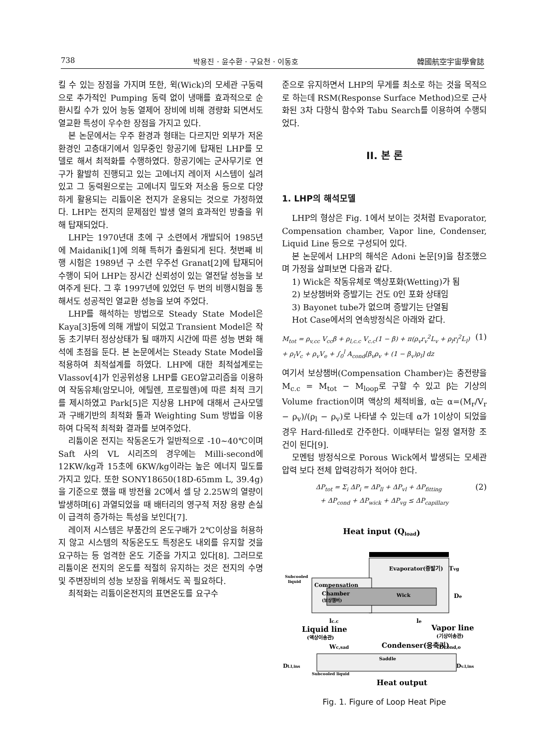738 박용진 · 윤수환 · 구요천 · 이동호 韓國航空宇宙學會誌
킬 수 있는 장점을 가지며 또한, 윅(Wick)의 모세관 구동력으로 추가적인 Pumping 동력 없이 냉매를 효과적으로 순환시킬 수가 있어 능동 열제어 장비에 비해 경량화 되면서도 열교환 특성이 우수한 장점을 가지고 있다.
본 논문에서는 우주 환경과 형태는 다르지만 외부가 저온환경인 고층대기에서 임무중인 항공기에 탑재된 LHP를 모델로 해서 최적화를 수행하였다. 항공기에는 군사무기로 연구가 활발히 진행되고 있는 고에너지 레이저 시스템이 실려있고 그 동력원으로는 고에너지 밀도와 저소음 등으로 다양하게 활용되는 리튬이온 전지가 운용되는 것으로 가정하였다. LHP는 전지의 문제점인 발생 열의 효과적인 방출을 위해 탑재되었다.
LHP는 1970년대 초에 구 소련에서 개발되어 1985년에 Maidanik[1]에 의해 특허가 출원되게 된다. 첫번째 비행 시험은 1989년 구 소련 우주선 Granat[2]에 탑재되어 수행이 되어 LHP는 장시간 신뢰성이 있는 열전달 성능을 보여주게 된다. 그 후 1997년에 있었던 두 번의 비행시험을 통해서도 성공적인 열교환 성능을 보여 주었다.
LHP를 해석하는 방법으로 Steady State Model은 Kaya[3]등에 의해 개발이 되었고 Transient Model은 작동 초기부터 정상상태가 될 때까지 시간에 따른 성능 변화 해석에 초점을 둔다. 본 논문에서는 Steady State Model을 적용하여 최적설계를 하였다. LHP에 대한 최적설계로는 Vlassov[4]가 인공위성용 LHP를 GEO알고리즘을 이용하여 작동유체(암모니아, 에틸렌, 프로필렌)에 따른 최적 크기를 제시하였고 Park[5]은 지상용 LHP에 대해서 근사모델과 구배기반의 최적화 툴과 Weighting Sum 방법을 이용하여 다목적 최적화 결과를 보여주었다.
리튬이온 전지는 작동온도가 일반적으로 -10~40℃이며 Saft 사의 VL 시리즈의 경우에는 Milli-second에 12KW/kg과 15초에 6KW/kg이라는 높은 에너지 밀도를 가지고 있다. 또한 SONY18650(18D-65mm L, 39.4g)을 기준으로 했을 때 방전율 2C에서 셀 당 2.25W의 열량이 발생하며[6] 과열되었을 때 배터리의 영구적 저장 용량 손실이 급격히 증가하는 특성을 보인다[7].
레이저 시스템은 부품간의 온도구배가 2℃이상을 허용하지 않고 시스템의 작동온도도 특정온도 내외를 유지할 것을 요구하는 등 엄격한 온도 기준을 가지고 있다[8]. 그러므로 리튬이온 전지의 온도를 적절히 유지하는 것은 전지의 수명 및 주변장비의 성능 보장을 위해서도 꼭 필요하다.
최적화는 리튬이온전지의 표면온도를 요구수
준으로 유지하면서 LHP의 무게를 최소로 하는 것을 목적으로 하는데 RSM(Response Surface Method)으로 근사화된 3차 다항식 함수와 Tabu Search를 이용하여 수행되었다.
II. 본 론
1. LHP의 해석모델
LHP의 형상은 Fig. 1에서 보이는 것처럼 Evaporator, Compensation chamber, Vapor line, Condenser, Liquid Line 등으로 구성되어 있다.
본 논문에서 LHP의 해석은 Adoni 논문[9]을 참조했으며 가정을 살펴보면 다음과 같다.
1) Wick은 작동유체로 액상포화(Wetting)가 됨
2) 보상챔버와 증발기는 건도 0인 포화 상태임
3) Bayonet tube가 없으며 증발기는 단열됨
Hot Case에서의 연속방정식은 아래와 같다.
M<sub>tot</sub> = ρ<sub>v,cc</sub> V<sub>cc</sub>β + ρ<sub>l,c.c</sub> V<sub>c.c</sub>(1 − β) + π(ρ<sub>v</sub>r<sub>v</sub><sup>2</sup>L<sub>v</sub> + ρ<sub>l</sub>r<sub>l</sub><sup>2</sup>L<sub>l</sub>) (1)
+ ρ<sub>l</sub>V<sub>c</sub> + ρ<sub>v</sub>V<sub>e</sub> + ∫<sub>0</sub><sup>l</sup> A<sub>cond</sub>[β<sub>v</sub>ρ<sub>v</sub> + (1 − β<sub>v</sub>)ρ<sub>l</sub>] dz
여기서 보상챔버(Compensation Chamber)는 충전량을 M<sub>c.c</sub> = M<sub>tot</sub> − M<sub>loop</sub>로 구할 수 있고 β는 기상의 Volume fraction이며 액상의 체적비율, α는 α=(M<sub>r</sub>/V<sub>r</sub> − ρ<sub>v</sub>)/(ρ<sub>l</sub> − ρ<sub>v</sub>)로 나타낼 수 있는데 α가 1이상이 되었을 경우 Hard-filled로 간주한다. 이때부터는 일정 열저항 조건이 된다[9].
모멘텀 방정식으로 Porous Wick에서 발생되는 모세관 압력 보다 전체 압력강하가 적어야 한다.
ΔP<sub>tot</sub> = Σ<sub>i</sub> ΔP<sub>i</sub> = ΔP<sub>ll</sub> + ΔP<sub>vl</sub> + ΔP<sub>fitting</sub> (2)
+ ΔP<sub>cond</sub> + ΔP<sub>wick</sub> + ΔP<sub>vg</sub> ≤ ΔP<sub>capillary</sub>
Heat input (Qload)
Evaporator(증발기)
Tvg
Subcooled
liquid
Compensation
Chamber
(보상챔버)
Wick
De
lc.c
le
Liquid line
(액상이송관)
Vapor line
(기상이송관)
Wc,sad
Condenser(응축기)
Dcond,o
Saddle
Dl.l,ins
Subcooled liquid
Dv.l,ins
Heat output
Fig. 1. Figure of Loop Heat Pipe